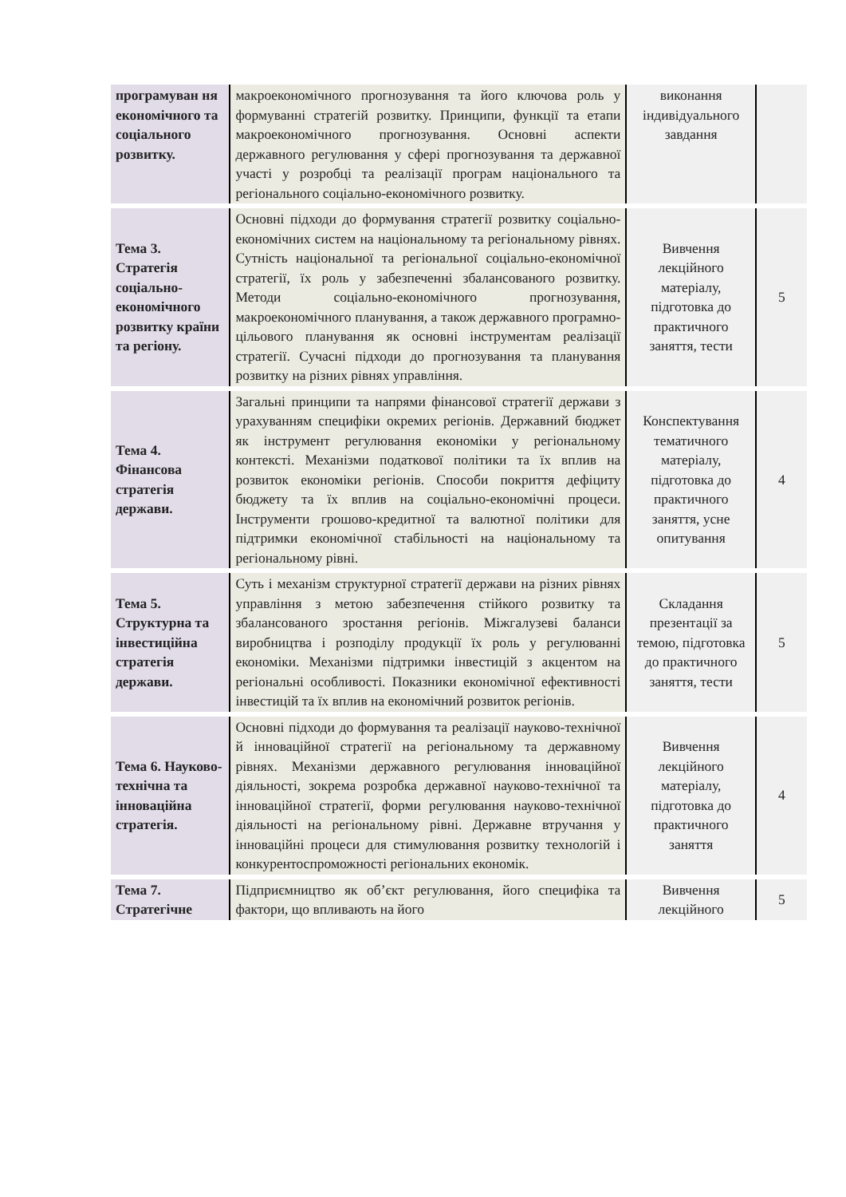| програмуван ня економічного та соціального розвитку. | макроекономічного прогнозування та його ключова роль у формуванні стратегій розвитку. Принципи, функції та етапи макроекономічного прогнозування. Основні аспекти державного регулювання у сфері прогнозування та державної участі у розробці та реалізації програм національного та регіонального соціально-економічного розвитку. | виконання індивідуального завдання | |
| Тема 3. Стратегія соціально-економічного розвитку країни та регіону. | Основні підходи до формування стратегії розвитку соціально-економічних систем на національному та регіональному рівнях. Сутність національної та регіональної соціально-економічної стратегії, їх роль у забезпеченні збалансованого розвитку. Методи соціально-економічного прогнозування, макроекономічного планування, а також державного програмно-цільового планування як основні інструментам реалізації стратегії. Сучасні підходи до прогнозування та планування розвитку на різних рівнях управління. | Вивчення лекційного матеріалу, підготовка до практичного заняття, тести | 5 |
| Тема 4. Фінансова стратегія держави. | Загальні принципи та напрями фінансової стратегії держави з урахуванням специфіки окремих регіонів. Державний бюджет як інструмент регулювання економіки у регіональному контексті. Механізми податкової політики та їх вплив на розвиток економіки регіонів. Способи покриття дефіциту бюджету та їх вплив на соціально-економічні процеси. Інструменти грошово-кредитної та валютної політики для підтримки економічної стабільності на національному та регіональному рівні. | Конспектування тематичного матеріалу, підготовка до практичного заняття, усне опитування | 4 |
| Тема 5. Структурна та інвестиційна стратегія держави. | Суть і механізм структурної стратегії держави на різних рівнях управління з метою забезпечення стійкого розвитку та збалансованого зростання регіонів. Міжгалузеві баланси виробництва і розподілу продукції їх роль у регулюванні економіки. Механізми підтримки інвестицій з акцентом на регіональні особливості. Показники економічної ефективності інвестицій та їх вплив на економічний розвиток регіонів. | Складання презентації за темою, підготовка до практичного заняття, тести | 5 |
| Тема 6. Науково-технічна та інноваційна стратегія. | Основні підходи до формування та реалізації науково-технічної й інноваційної стратегії на регіональному та державному рівнях. Механізми державного регулювання інноваційної діяльності, зокрема розробка державної науково-технічної та інноваційної стратегії, форми регулювання науково-технічної діяльності на регіональному рівні. Державне втручання у інноваційні процеси для стимулювання розвитку технологій і конкурентоспроможності регіональних економік. | Вивчення лекційного матеріалу, підготовка до практичного заняття | 4 |
| Тема 7. Стратегічне | Підприємництво як об’єкт регулювання, його специфіка та фактори, що впливають на його | Вивчення лекційного | 5 |